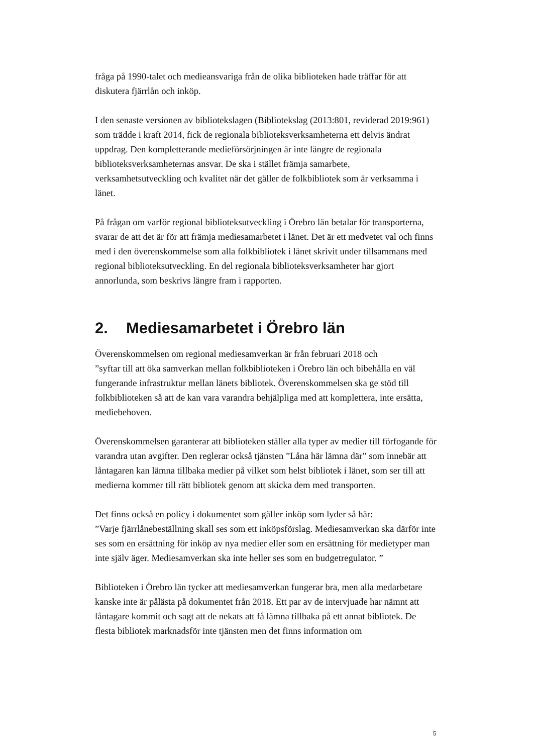fråga på 1990-talet och medieansvariga från de olika biblioteken hade träffar för att diskutera fjärrlån och inköp.
I den senaste versionen av bibliotekslagen (Bibliotekslag (2013:801, reviderad 2019:961) som trädde i kraft 2014, fick de regionala biblioteksverksamheterna ett delvis ändrat uppdrag. Den kompletterande medieförsörjningen är inte längre de regionala biblioteksverksamheternas ansvar. De ska i stället främja samarbete, verksamhetsutveckling och kvalitet när det gäller de folkbibliotek som är verksamma i länet.
På frågan om varför regional biblioteksutveckling i Örebro län betalar för transporterna, svarar de att det är för att främja mediesamarbetet i länet. Det är ett medvetet val och finns med i den överenskommelse som alla folkbibliotek i länet skrivit under tillsammans med regional biblioteksutveckling. En del regionala biblioteksverksamheter har gjort annorlunda, som beskrivs längre fram i rapporten.
2. Mediesamarbetet i Örebro län
Överenskommelsen om regional mediesamverkan är från februari 2018 och
”syftar till att öka samverkan mellan folkbiblioteken i Örebro län och bibehålla en väl fungerande infrastruktur mellan länets bibliotek. Överenskommelsen ska ge stöd till folkbiblioteken så att de kan vara varandra behjälpliga med att komplettera, inte ersätta, mediebehoven.
Överenskommelsen garanterar att biblioteken ställer alla typer av medier till förfogande för varandra utan avgifter. Den reglerar också tjänsten ”Låna här lämna där” som innebär att låntagaren kan lämna tillbaka medier på vilket som helst bibliotek i länet, som ser till att medierna kommer till rätt bibliotek genom att skicka dem med transporten.
Det finns också en policy i dokumentet som gäller inköp som lyder så här:
”Varje fjärrlånebeställning skall ses som ett inköpsförslag. Mediesamverkan ska därför inte ses som en ersättning för inköp av nya medier eller som en ersättning för medietyper man inte själv äger. Mediesamverkan ska inte heller ses som en budgetregulator. ”
Biblioteken i Örebro län tycker att mediesamverkan fungerar bra, men alla medarbetare kanske inte är pålästa på dokumentet från 2018. Ett par av de intervjuade har nämnt att låntagare kommit och sagt att de nekats att få lämna tillbaka på ett annat bibliotek. De flesta bibliotek marknadsför inte tjänsten men det finns information om
5